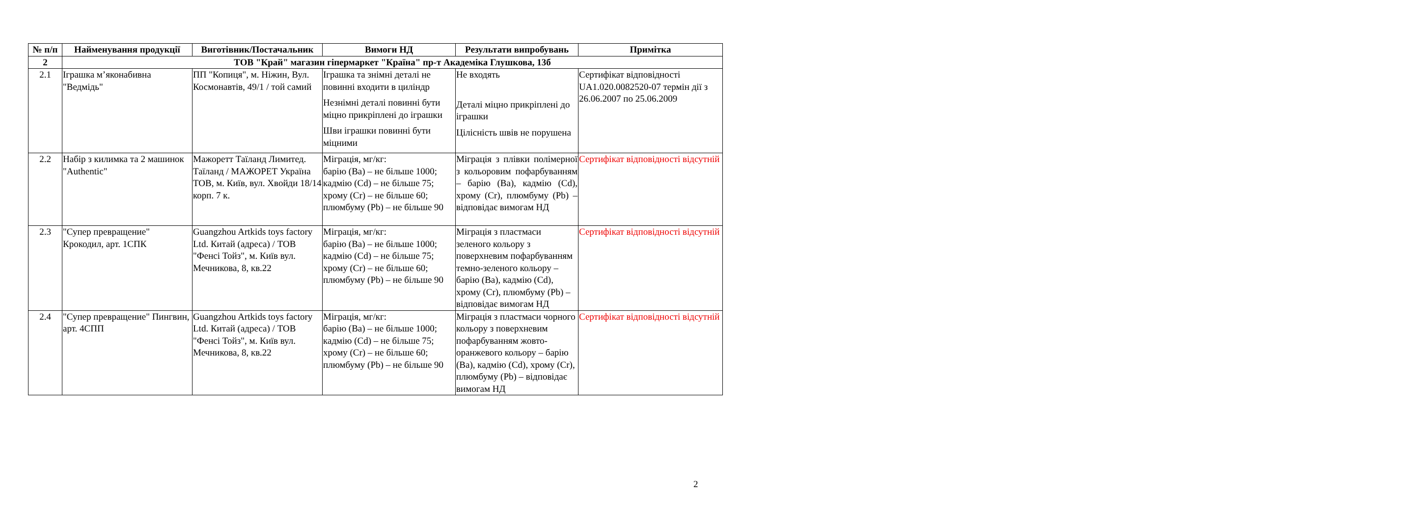| № п/п | Найменування продукції | Виготівник/Постачальник | Вимоги НД | Результати випробувань | Примітка |
| --- | --- | --- | --- | --- | --- |
| 2 | ТОВ "Край" магазин гіпермаркет "Країна" пр-т Академіка Глушкова, 13б | | | | |
| 2.1 | Іграшка м’яконабивна "Ведмідь" | ПП "Копиця", м. Ніжин, Вул. Космонавтів, 49/1 / той самий | Іграшка та знімні деталі не повинні входити в циліндр Незнімні деталі повинні бути міцно прикріплені до іграшки Шви іграшки повинні бути міцними | Не входять Деталі міцно прикріплені до іграшки Цілісність швів не порушена | Сертифікат відповідності UA1.020.0082520-07 термін дії з 26.06.2007 по 25.06.2009 |
| 2.2 | Набір з килимка та 2 машинок "Authentic" | Мажоретт Таїланд Лимитед. Таїланд / МАЖОРЕТ Україна ТОВ, м. Київ, вул. Хвойди 18/14 корп. 7 к. | Міграція, мг/кг: барію (Ba) – не більше 1000; кадмію (Cd) – не більше 75; хрому (Cr) – не більше 60; плюмбуму (Pb) – не більше 90 | Міграція з плівки полімерної з кольоровим пофарбуванням – барію (Ba), кадмію (Cd), хрому (Cr), плюмбуму (Pb) – відповідає вимогам НД | Сертифікат відповідності відсутній |
| 2.3 | "Супер превращение" Крокодил, арт. 1СПК | Guangzhou Artkids toys factory Ltd. Китай (адреса) / ТОВ "Фенсі Тойз", м. Київ вул. Мечникова, 8, кв.22 | Міграція, мг/кг: барію (Ba) – не більше 1000; кадмію (Cd) – не більше 75; хрому (Cr) – не більше 60; плюмбуму (Pb) – не більше 90 | Міграція з пластмаси зеленого кольору з поверхневим пофарбуванням темно-зеленого кольору – барію (Ba), кадмію (Cd), хрому (Cr), плюмбуму (Pb) – відповідає вимогам НД | Сертифікат відповідності відсутній |
| 2.4 | "Супер превращение" Пингвин, арт. 4СПП | Guangzhou Artkids toys factory Ltd. Китай (адреса) / ТОВ "Фенсі Тойз", м. Київ вул. Мечникова, 8, кв.22 | Міграція, мг/кг: барію (Ba) – не більше 1000; кадмію (Cd) – не більше 75; хрому (Cr) – не більше 60; плюмбуму (Pb) – не більше 90 | Міграція з пластмаси чорного кольору з поверхневим пофарбуванням жовто-оранжевого кольору – барію (Ba), кадмію (Cd), хрому (Cr), плюмбуму (Pb) – відповідає вимогам НД | Сертифікат відповідності відсутній |
2